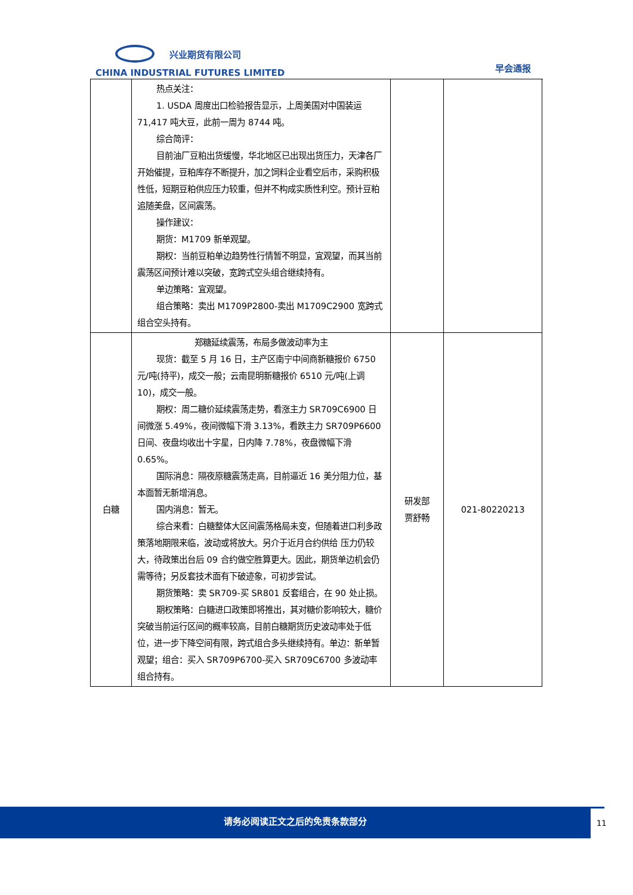兴业期货有限公司
CHINA INDUSTRIAL FUTURES LIMITED
早会通报
| | 热点关注： 1. USDA 周度出口检验报告显示，上周美国对中国装运 71,417 吨大豆，此前一周为 8744 吨。 综合简评： 目前油厂豆粕出货缓慢，华北地区已出现出货压力，天津各厂开始催提，豆粕库存不断提升，加之饲料企业看空后市，采购积极性低，短期豆粕供应压力较重，但并不构成实质性利空。预计豆粕追随美盘，区间震荡。 操作建议： 期货：M1709 新单观望。 期权：当前豆粕单边趋势性行情暂不明显，宜观望，而其当前震荡区间预计难以突破，宽跨式空头组合继续持有。 单边策略：宜观望。 组合策略：卖出 M1709P2800-卖出 M1709C2900 宽跨式组合空头持有。 | | |
| 白糖 | 郑糖延续震荡，布局多做波动率为主 现货：截至 5 月 16 日，主产区南宁中间商新糖报价 6750 元/吨(持平)，成交一般；云南昆明新糖报价 6510 元/吨(上调 10)，成交一般。 期权：周二糖价延续震荡走势，看涨主力 SR709C6900 日间微涨 5.49%，夜间微幅下滑 3.13%，看跌主力 SR709P6600 日间、夜盘均收出十字星，日内降 7.78%，夜盘微幅下滑 0.65%。 国际消息：隔夜原糖震荡走高，目前逼近 16 美分阻力位，基本面暂无新增消息。 国内消息：暂无。 综合来看：白糖整体大区间震荡格局未变，但随着进口利多政策落地期限来临，波动或将放大。另介于近月合约供给 压力仍较大，待政策出台后 09 合约做空胜算更大。因此，期货单边机会仍需等待；另反套技术面有下破迹象，可初步尝试。 期货策略：卖 SR709-买 SR801 反套组合，在 90 处止损。 期权策略：白糖进口政策即将推出，其对糖价影响较大，糖价突破当前运行区间的概率较高，目前白糖期货历史波动率处于低位，进一步下降空间有限，跨式组合多头继续持有。单边：新单暂观望；组合：买入 SR709P6700-买入 SR709C6700 多波动率组合持有。 | 研发部 贾舒畅 | 021-80220213 |
请务必阅读正文之后的免责条款部分
11